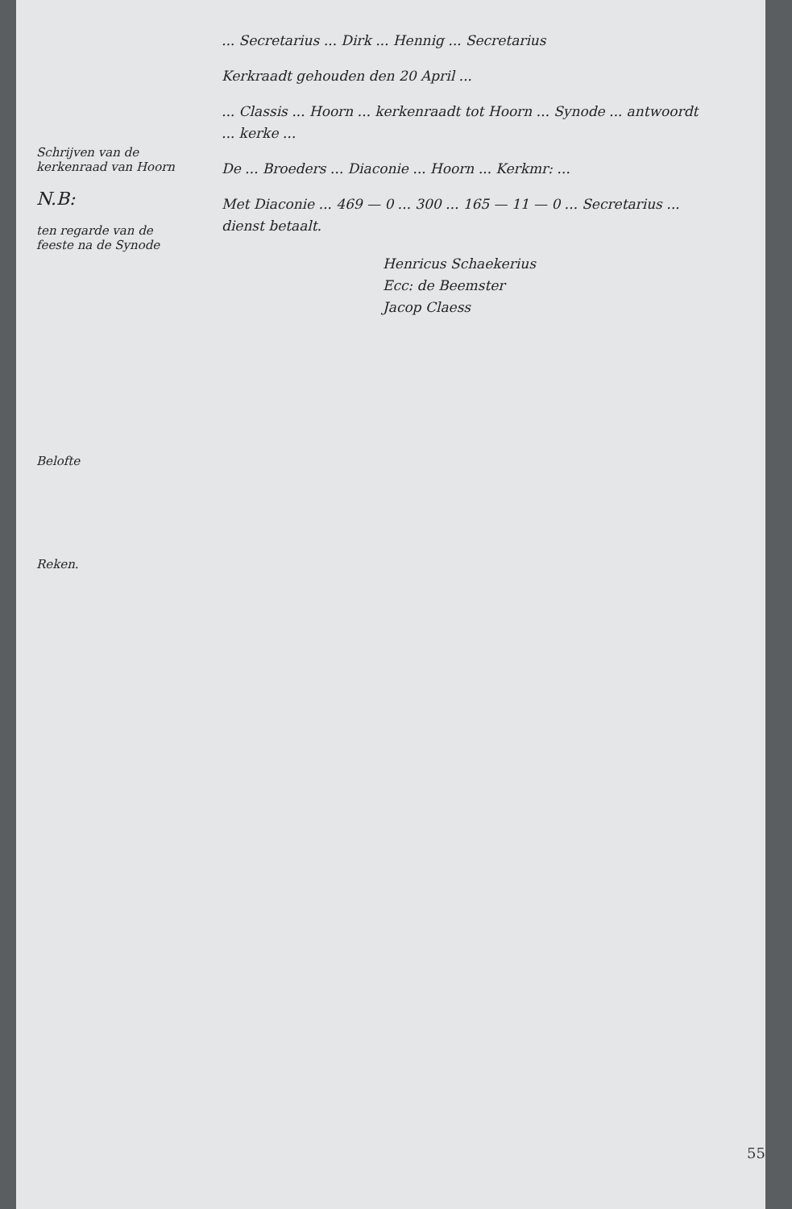Schrijven van de kerkenraad van Hoorn
N.B:
ten regarde van de feeste na de Synode
Belofte
Reken.
... Secretarius ... Dirk ... Hennig ... Secretarius
Kerkraadt gehouden den 20 April ...
... Classis ... Hoorn ... kerkenraadt tot Hoorn ... Synode ... antwoordt ... kerke ...
De ... Broeders ... Diaconie ... Hoorn ... Kerkmr: ...
Met Diaconie ... 469 — 0 ... 300 ... 165 — 11 — 0 ... Secretarius ... dienst betaalt.
Henricus Schaekerius
Ecc: de Beemster
Jacop Claess
55